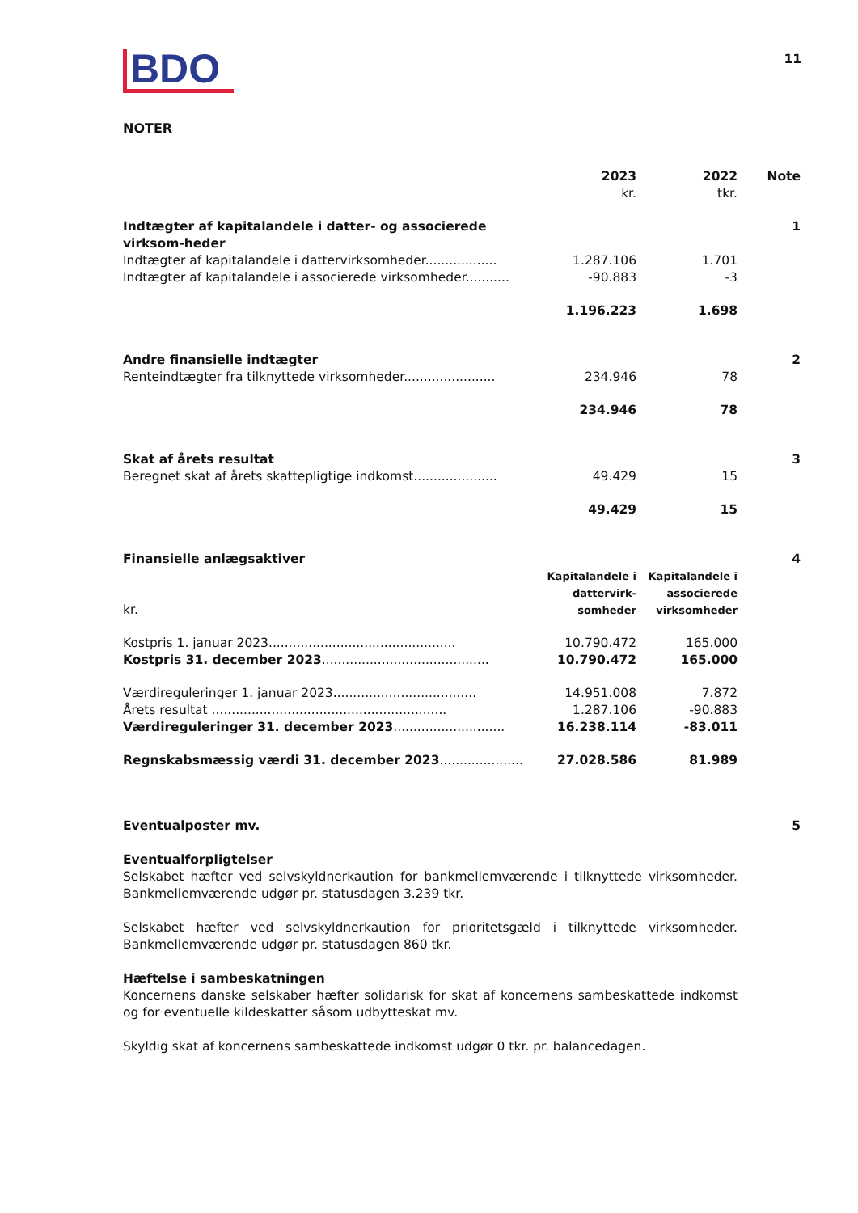BDO
11
NOTER
| | 2023 kr. | 2022 tkr. | Note |
| Indtægter af kapitalandele i datter- og associerede virksom-heder | | | 1 |
| Indtægter af kapitalandele i dattervirksomheder.................. | 1.287.106 | 1.701 | |
| Indtægter af kapitalandele i associerede virksomheder........... | -90.883 | -3 | |
| | 1.196.223 | 1.698 | |
| Andre finansielle indtægter | | | 2 |
| Renteindtægter fra tilknyttede virksomheder....................... | 234.946 | 78 | |
| | 234.946 | 78 | |
| Skat af årets resultat | | | 3 |
| Beregnet skat af årets skattepligtige indkomst..................... | 49.429 | 15 | |
| | 49.429 | 15 | |
| Finansielle anlægsaktiver | | | 4 |
| kr. | Kapitalandele i dattervirk-somheder | Kapitalandele i associerede virksomheder | |
| Kostpris 1. januar 2023............................................... | 10.790.472 | 165.000 | |
| Kostpris 31. december 2023 .......................................... | 10.790.472 | 165.000 | |
| Værdireguleringer 1. januar 2023.................................... | 14.951.008 | 7.872 | |
| Årets resultat ........................................................... | 1.287.106 | -90.883 | |
| Værdireguleringer 31. december 2023 ............................ | 16.238.114 | -83.011 | |
| Regnskabsmæssig værdi 31. december 2023 ..................... | 27.028.586 | 81.989 | |
| Eventualposter mv. | | | 5 |
Eventualforpligtelser
Selskabet hæfter ved selvskyldnerkaution for bankmellemværende i tilknyttede virksomheder. Bankmellemværende udgør pr. statusdagen 3.239 tkr.
Selskabet hæfter ved selvskyldnerkaution for prioritetsgæld i tilknyttede virksomheder. Bankmellemværende udgør pr. statusdagen 860 tkr.
Hæftelse i sambeskatningen
Koncernens danske selskaber hæfter solidarisk for skat af koncernens sambeskattede indkomst og for eventuelle kildeskatter såsom udbytteskat mv.
Skyldig skat af koncernens sambeskattede indkomst udgør 0 tkr. pr. balancedagen.